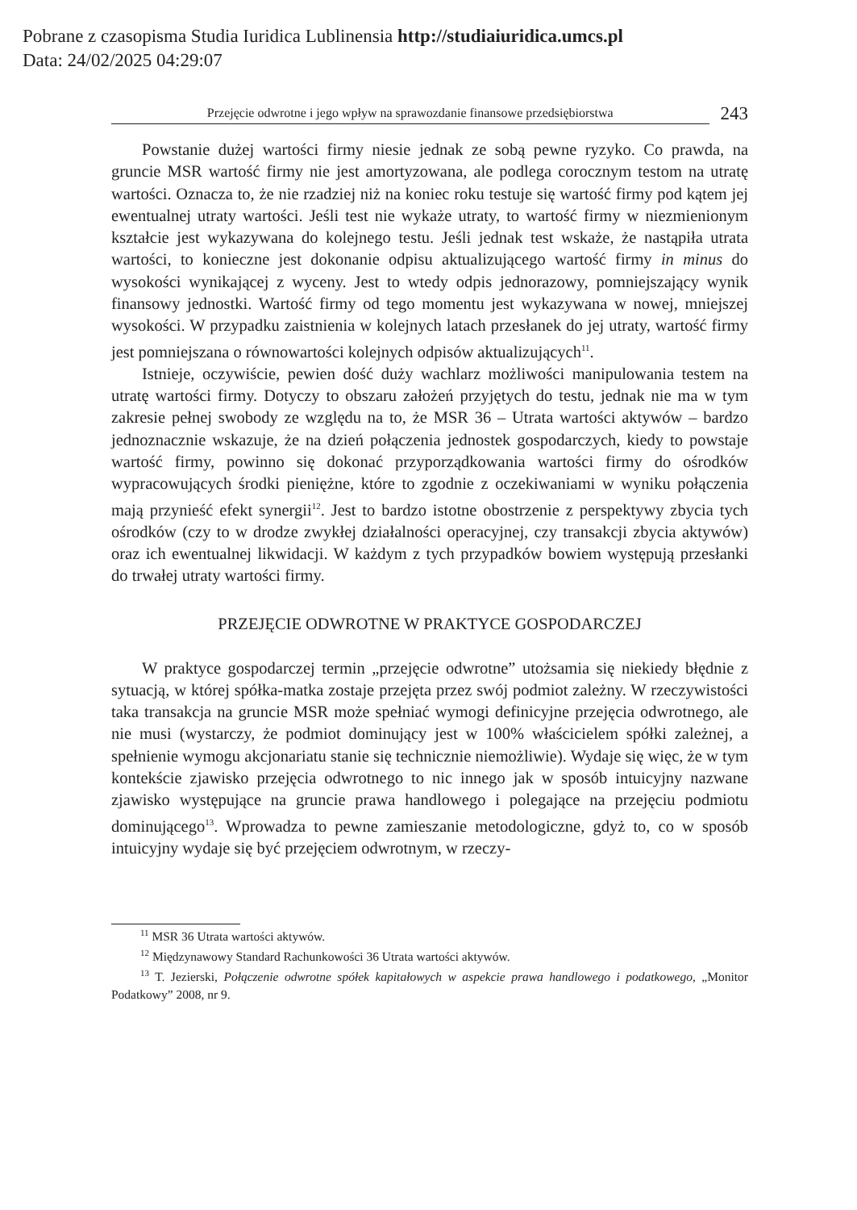Pobrane z czasopisma Studia Iuridica Lublinensia http://studiaiuridica.umcs.pl
Data: 24/02/2025 04:29:07
Przejęcie odwrotne i jego wpływ na sprawozdanie finansowe przedsiębiorstwa
243
Powstanie dużej wartości firmy niesie jednak ze sobą pewne ryzyko. Co prawda, na gruncie MSR wartość firmy nie jest amortyzowana, ale podlega corocznym testom na utratę wartości. Oznacza to, że nie rzadziej niż na koniec roku testuje się wartość firmy pod kątem jej ewentualnej utraty wartości. Jeśli test nie wykaże utraty, to wartość firmy w niezmienionym kształcie jest wykazywana do kolejnego testu. Jeśli jednak test wskaże, że nastąpiła utrata wartości, to konieczne jest dokonanie odpisu aktualizującego wartość firmy in minus do wysokości wynikającej z wyceny. Jest to wtedy odpis jednorazowy, pomniejszający wynik finansowy jednostki. Wartość firmy od tego momentu jest wykazywana w nowej, mniejszej wysokości. W przypadku zaistnienia w kolejnych latach przesłanek do jej utraty, wartość firmy jest pomniejszana o równowartości kolejnych odpisów aktualizujących<sup>11</sup>.
Istnieje, oczywiście, pewien dość duży wachlarz możliwości manipulowania testem na utratę wartości firmy. Dotyczy to obszaru założeń przyjętych do testu, jednak nie ma w tym zakresie pełnej swobody ze względu na to, że MSR 36 – Utrata wartości aktywów – bardzo jednoznacznie wskazuje, że na dzień połączenia jednostek gospodarczych, kiedy to powstaje wartość firmy, powinno się dokonać przyporządkowania wartości firmy do ośrodków wypracowujących środki pieniężne, które to zgodnie z oczekiwaniami w wyniku połączenia mają przynieść efekt synergii<sup>12</sup>. Jest to bardzo istotne obostrzenie z perspektywy zbycia tych ośrodków (czy to w drodze zwykłej działalności operacyjnej, czy transakcji zbycia aktywów) oraz ich ewentualnej likwidacji. W każdym z tych przypadków bowiem występują przesłanki do trwałej utraty wartości firmy.
PRZEJĘCIE ODWROTNE W PRAKTYCE GOSPODARCZEJ
W praktyce gospodarczej termin „przejęcie odwrotne” utożsamia się niekiedy błędnie z sytuacją, w której spółka-matka zostaje przejęta przez swój podmiot zależny. W rzeczywistości taka transakcja na gruncie MSR może spełniać wymogi definicyjne przejęcia odwrotnego, ale nie musi (wystarczy, że podmiot dominujący jest w 100% właścicielem spółki zależnej, a spełnienie wymogu akcjonariatu stanie się technicznie niemożliwie). Wydaje się więc, że w tym kontekście zjawisko przejęcia odwrotnego to nic innego jak w sposób intuicyjny nazwane zjawisko występujące na gruncie prawa handlowego i polegające na przejęciu podmiotu dominującego<sup>13</sup>. Wprowadza to pewne zamieszanie metodologiczne, gdyż to, co w sposób intuicyjny wydaje się być przejęciem odwrotnym, w rzeczy-
<sup>11</sup> MSR 36 Utrata wartości aktywów.
<sup>12</sup> Międzynawowy Standard Rachunkowości 36 Utrata wartości aktywów.
<sup>13</sup> T. Jezierski, Połączenie odwrotne spółek kapitałowych w aspekcie prawa handlowego i podatkowego, „Monitor Podatkowy” 2008, nr 9.